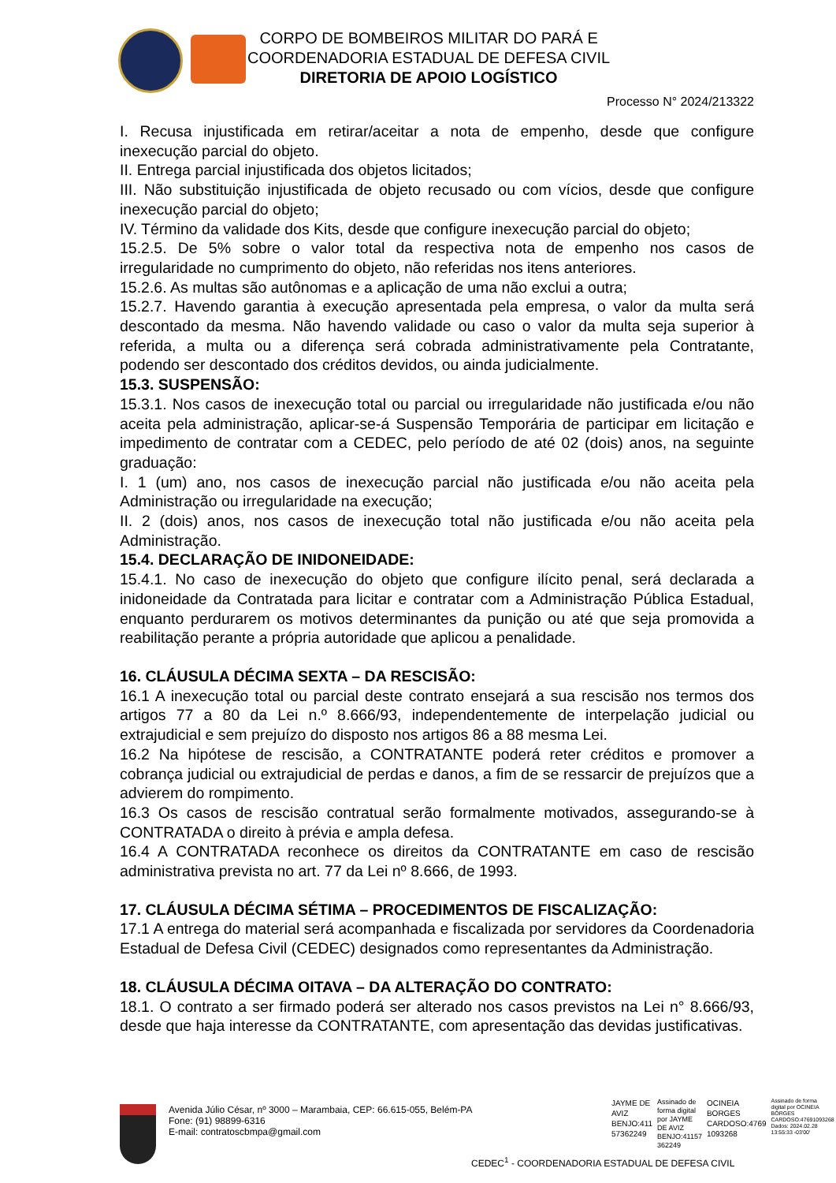CORPO DE BOMBEIROS MILITAR DO PARÁ E
COORDENADORIA ESTADUAL DE DEFESA CIVIL
DIRETORIA DE APOIO LOGÍSTICO
Processo N° 2024/213322
I. Recusa injustificada em retirar/aceitar a nota de empenho, desde que configure inexecução parcial do objeto.
II. Entrega parcial injustificada dos objetos licitados;
III. Não substituição injustificada de objeto recusado ou com vícios, desde que configure inexecução parcial do objeto;
IV. Término da validade dos Kits, desde que configure inexecução parcial do objeto;
15.2.5. De 5% sobre o valor total da respectiva nota de empenho nos casos de irregularidade no cumprimento do objeto, não referidas nos itens anteriores.
15.2.6. As multas são autônomas e a aplicação de uma não exclui a outra;
15.2.7. Havendo garantia à execução apresentada pela empresa, o valor da multa será descontado da mesma. Não havendo validade ou caso o valor da multa seja superior à referida, a multa ou a diferença será cobrada administrativamente pela Contratante, podendo ser descontado dos créditos devidos, ou ainda judicialmente.
15.3. SUSPENSÃO:
15.3.1. Nos casos de inexecução total ou parcial ou irregularidade não justificada e/ou não aceita pela administração, aplicar-se-á Suspensão Temporária de participar em licitação e impedimento de contratar com a CEDEC, pelo período de até 02 (dois) anos, na seguinte graduação:
I. 1 (um) ano, nos casos de inexecução parcial não justificada e/ou não aceita pela Administração ou irregularidade na execução;
II. 2 (dois) anos, nos casos de inexecução total não justificada e/ou não aceita pela Administração.
15.4. DECLARAÇÃO DE INIDONEIDADE:
15.4.1. No caso de inexecução do objeto que configure ilícito penal, será declarada a inidoneidade da Contratada para licitar e contratar com a Administração Pública Estadual, enquanto perdurarem os motivos determinantes da punição ou até que seja promovida a reabilitação perante a própria autoridade que aplicou a penalidade.
16. CLÁUSULA DÉCIMA SEXTA – DA RESCISÃO:
16.1 A inexecução total ou parcial deste contrato ensejará a sua rescisão nos termos dos artigos 77 a 80 da Lei n.º 8.666/93, independentemente de interpelação judicial ou extrajudicial e sem prejuízo do disposto nos artigos 86 a 88 mesma Lei.
16.2 Na hipótese de rescisão, a CONTRATANTE poderá reter créditos e promover a cobrança judicial ou extrajudicial de perdas e danos, a fim de se ressarcir de prejuízos que a advierem do rompimento.
16.3 Os casos de rescisão contratual serão formalmente motivados, assegurando-se à CONTRATADA o direito à prévia e ampla defesa.
16.4 A CONTRATADA reconhece os direitos da CONTRATANTE em caso de rescisão administrativa prevista no art. 77 da Lei nº 8.666, de 1993.
17. CLÁUSULA DÉCIMA SÉTIMA – PROCEDIMENTOS DE FISCALIZAÇÃO:
17.1 A entrega do material será acompanhada e fiscalizada por servidores da Coordenadoria Estadual de Defesa Civil (CEDEC) designados como representantes da Administração.
18. CLÁUSULA DÉCIMA OITAVA – DA ALTERAÇÃO DO CONTRATO:
18.1. O contrato a ser firmado poderá ser alterado nos casos previstos na Lei n° 8.666/93, desde que haja interesse da CONTRATANTE, com apresentação das devidas justificativas.
Avenida Júlio César, nº 3000 – Marambaia, CEP: 66.615-055, Belém-PA
Fone: (91) 98899-6316
E-mail: contratoscbmpa@gmail.com
JAYME DE
AVIZ
BENJO:411
57362249
Assinado de
forma digital
por JAYME
DE AVIZ
BENJO:41157
362249
OCINEIA
BORGES
CARDOSO:4769
1093268
Assinado de forma
digital por OCINEIA
BORGES
CARDOSO:47691093268
Dados: 2024.02.28
13:55:33 -03'00'
CEDEC<sup>1</sup> - COORDENADORIA ESTADUAL DE DEFESA CIVIL